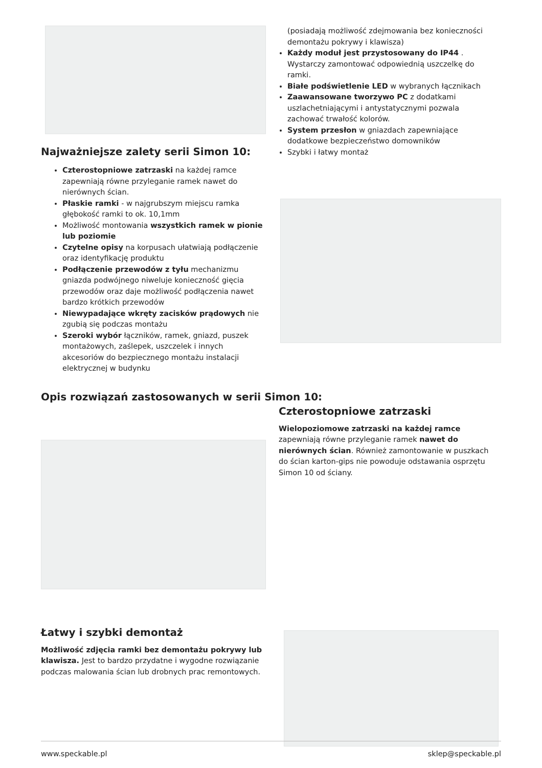Najważniejsze zalety serii Simon 10:
Czterostopniowe zatrzaski na każdej ramce zapewniają równe przyleganie ramek nawet do nierównych ścian.
Płaskie ramki - w najgrubszym miejscu ramka głębokość ramki to ok. 10,1mm
Możliwość montowania wszystkich ramek w pionie lub poziomie
Czytelne opisy na korpusach ułatwiają podłączenie oraz identyfikację produktu
Podłączenie przewodów z tyłu mechanizmu gniazda podwójnego niweluje konieczność gięcia przewodów oraz daje możliwość podłączenia nawet bardzo krótkich przewodów
Niewypadające wkręty zacisków prądowych nie zgubią się podczas montażu
Szeroki wybór łączników, ramek, gniazd, puszek montażowych, zaślepek, uszczelek i innych akcesoriów do bezpiecznego montażu instalacji elektrycznej w budynku
(posiadają możliwość zdejmowania bez konieczności demontażu pokrywy i klawisza)
Każdy moduł jest przystosowany do IP44 . Wystarczy zamontować odpowiednią uszczelkę do ramki.
Białe podświetlenie LED w wybranych łącznikach
Zaawansowane tworzywo PC z dodatkami uszlachetniającymi i antystatycznymi pozwala zachować trwałość kolorów.
System przesłon w gniazdach zapewniające dodatkowe bezpieczeństwo domowników
Szybki i łatwy montaż
Opis rozwiązań zastosowanych w serii Simon 10:
Czterostopniowe zatrzaski
Wielopoziomowe zatrzaski na każdej ramce zapewniają równe przyleganie ramek nawet do nierównych ścian. Również zamontowanie w puszkach do ścian karton-gips nie powoduje odstawania osprzętu Simon 10 od ściany.
Łatwy i szybki demontaż
Możliwość zdjęcia ramki bez demontażu pokrywy lub klawisza. Jest to bardzo przydatne i wygodne rozwiązanie podczas malowania ścian lub drobnych prac remontowych.
www.speckable.pl sklep@speckable.pl